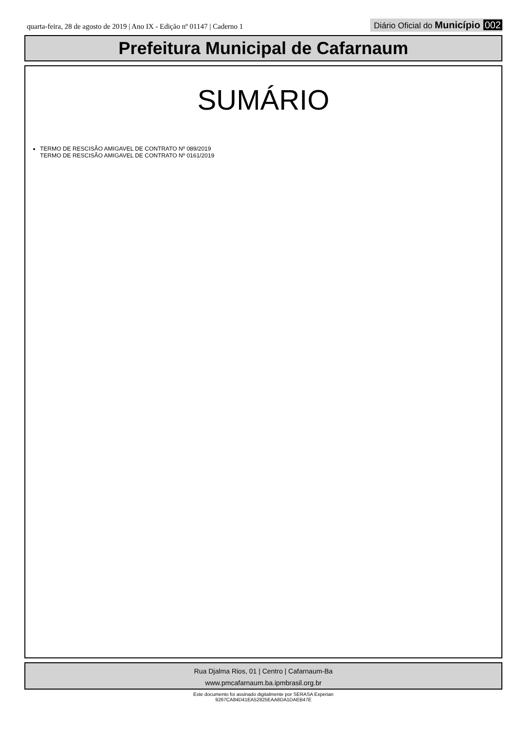quarta-feira, 28 de agosto de 2019 | Ano IX - Edição nº 01147 | Caderno 1
Diário Oficial do Município 002
Prefeitura Municipal de Cafarnaum
SUMÁRIO
TERMO DE RESCISÃO AMIGAVEL DE CONTRATO Nº 089/2019
TERMO DE RESCISÃO AMIGAVEL DE CONTRATO Nº 0161/2019
Rua Djalma Rios, 01 | Centro | Cafarnaum-Ba
www.pmcafarnaum.ba.ipmbrasil.org.br
Este documento foi assinado digitalmente por SERASA Experian
9267CA84D41EA52825EAA8DA1DAEB47E